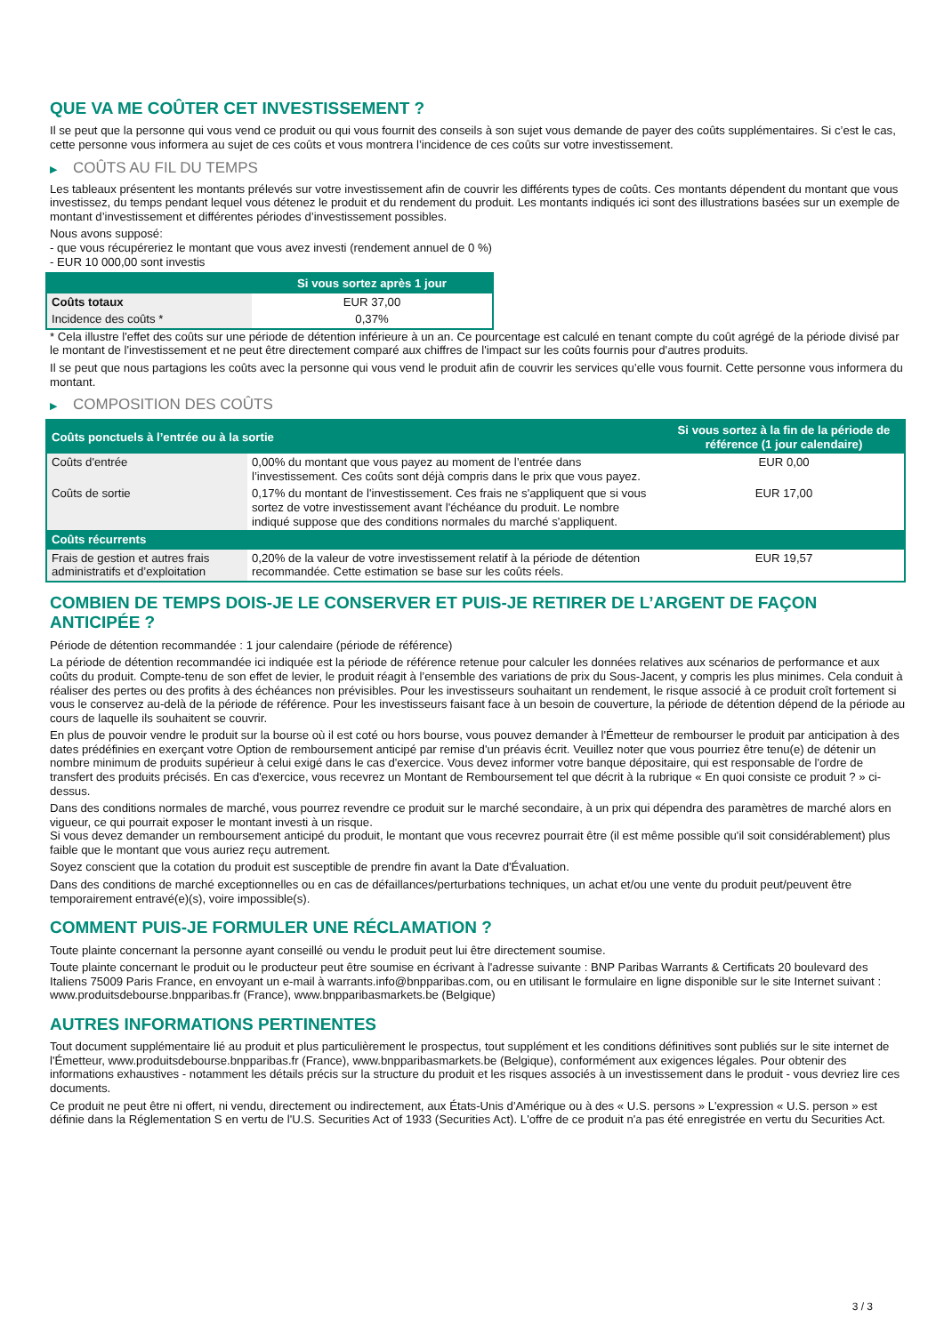QUE VA ME COÛTER CET INVESTISSEMENT ?
Il se peut que la personne qui vous vend ce produit ou qui vous fournit des conseils à son sujet vous demande de payer des coûts supplémentaires. Si c’est le cas, cette personne vous informera au sujet de ces coûts et vous montrera l’incidence de ces coûts sur votre investissement.
▶ COÛTS AU FIL DU TEMPS
Les tableaux présentent les montants prélevés sur votre investissement afin de couvrir les différents types de coûts. Ces montants dépendent du montant que vous investissez, du temps pendant lequel vous détenez le produit et du rendement du produit. Les montants indiqués ici sont des illustrations basées sur un exemple de montant d’investissement et différentes périodes d’investissement possibles.
Nous avons supposé:
- que vous récupéreriez le montant que vous avez investi (rendement annuel de 0 %)
- EUR 10 000,00 sont investis
| | Si vous sortez après 1 jour |
| --- | --- |
| Coûts totaux | EUR 37,00 |
| Incidence des coûts * | 0,37% |
* Cela illustre l'effet des coûts sur une période de détention inférieure à un an. Ce pourcentage est calculé en tenant compte du coût agrégé de la période divisé par le montant de l'investissement et ne peut être directement comparé aux chiffres de l'impact sur les coûts fournis pour d'autres produits.
Il se peut que nous partagions les coûts avec la personne qui vous vend le produit afin de couvrir les services qu’elle vous fournit. Cette personne vous informera du montant.
▶ COMPOSITION DES COÛTS
| Coûts ponctuels à l’entrée ou à la sortie | | Si vous sortez à la fin de la période de référence (1 jour calendaire) |
| --- | --- | --- |
| Coûts d'entrée | 0,00% du montant que vous payez au moment de l’entrée dans l’investissement. Ces coûts sont déjà compris dans le prix que vous payez. | EUR 0,00 |
| Coûts de sortie | 0,17% du montant de l'investissement. Ces frais ne s'appliquent que si vous sortez de votre investissement avant l'échéance du produit. Le nombre indiqué suppose que des conditions normales du marché s'appliquent. | EUR 17,00 |
| Coûts récurrents | | |
| Frais de gestion et autres frais administratifs et d’exploitation | 0,20% de la valeur de votre investissement relatif à la période de détention recommandée. Cette estimation se base sur les coûts réels. | EUR 19,57 |
COMBIEN DE TEMPS DOIS-JE LE CONSERVER ET PUIS-JE RETIRER DE L’ARGENT DE FAÇON ANTICIPÉE ?
Période de détention recommandée : 1 jour calendaire (période de référence)
La période de détention recommandée ici indiquée est la période de référence retenue pour calculer les données relatives aux scénarios de performance et aux coûts du produit. Compte-tenu de son effet de levier, le produit réagit à l’ensemble des variations de prix du Sous-Jacent, y compris les plus minimes. Cela conduit à réaliser des pertes ou des profits à des échéances non prévisibles. Pour les investisseurs souhaitant un rendement, le risque associé à ce produit croît fortement si vous le conservez au-delà de la période de référence. Pour les investisseurs faisant face à un besoin de couverture, la période de détention dépend de la période au cours de laquelle ils souhaitent se couvrir.
En plus de pouvoir vendre le produit sur la bourse où il est coté ou hors bourse, vous pouvez demander à l'Émetteur de rembourser le produit par anticipation à des dates prédéfinies en exerçant votre Option de remboursement anticipé par remise d'un préavis écrit. Veuillez noter que vous pourriez être tenu(e) de détenir un nombre minimum de produits supérieur à celui exigé dans le cas d'exercice. Vous devez informer votre banque dépositaire, qui est responsable de l'ordre de transfert des produits précisés. En cas d'exercice, vous recevrez un Montant de Remboursement tel que décrit à la rubrique « En quoi consiste ce produit ? » ci-dessus.
Dans des conditions normales de marché, vous pourrez revendre ce produit sur le marché secondaire, à un prix qui dépendra des paramètres de marché alors en vigueur, ce qui pourrait exposer le montant investi à un risque.
Si vous devez demander un remboursement anticipé du produit, le montant que vous recevrez pourrait être (il est même possible qu'il soit considérablement) plus faible que le montant que vous auriez reçu autrement.
Soyez conscient que la cotation du produit est susceptible de prendre fin avant la Date d'Évaluation.
Dans des conditions de marché exceptionnelles ou en cas de défaillances/perturbations techniques, un achat et/ou une vente du produit peut/peuvent être temporairement entravé(e)(s), voire impossible(s).
COMMENT PUIS-JE FORMULER UNE RÉCLAMATION ?
Toute plainte concernant la personne ayant conseillé ou vendu le produit peut lui être directement soumise.
Toute plainte concernant le produit ou le producteur peut être soumise en écrivant à l'adresse suivante : BNP Paribas Warrants & Certificats 20 boulevard des Italiens 75009 Paris France, en envoyant un e-mail à warrants.info@bnpparibas.com, ou en utilisant le formulaire en ligne disponible sur le site Internet suivant : www.produitsdebourse.bnpparibas.fr (France), www.bnpparibasmarkets.be (Belgique)
AUTRES INFORMATIONS PERTINENTES
Tout document supplémentaire lié au produit et plus particulièrement le prospectus, tout supplément et les conditions définitives sont publiés sur le site internet de l'Émetteur, www.produitsdebourse.bnpparibas.fr (France), www.bnpparibasmarkets.be (Belgique), conformément aux exigences légales. Pour obtenir des informations exhaustives - notamment les détails précis sur la structure du produit et les risques associés à un investissement dans le produit - vous devriez lire ces documents.
Ce produit ne peut être ni offert, ni vendu, directement ou indirectement, aux États-Unis d'Amérique ou à des « U.S. persons » L'expression « U.S. person » est définie dans la Réglementation S en vertu de l'U.S. Securities Act of 1933 (Securities Act). L'offre de ce produit n'a pas été enregistrée en vertu du Securities Act.
3 / 3